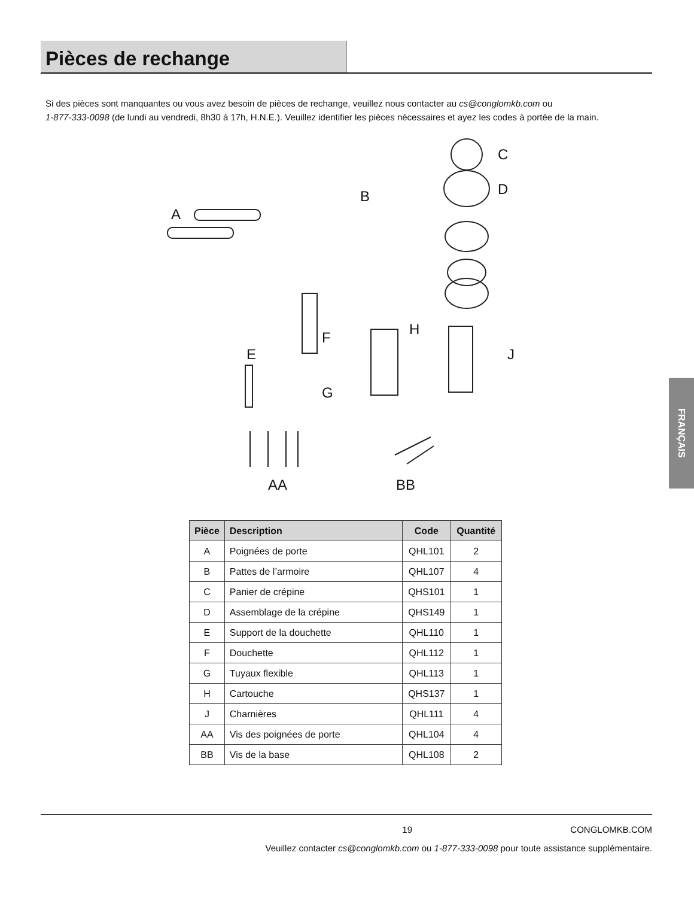Pièces de rechange
Si des pièces sont manquantes ou vous avez besoin de pièces de rechange, veuillez nous contacter au cs@conglomkb.com ou
1-877-333-0098 (de lundi au vendredi, 8h30 à 17h, H.N.E.). Veuillez identifier les pièces nécessaires et ayez les codes à portée de la main.
A
B
C
D
E
F
G
H
J
AA BB
| Pièce | Description | Code | Quantité |
| --- | --- | --- | --- |
| A | Poignées de porte | QHL101 | 2 |
| B | Pattes de l’armoire | QHL107 | 4 |
| C | Panier de crépine | QHS101 | 1 |
| D | Assemblage de la crépine | QHS149 | 1 |
| E | Support de la douchette | QHL110 | 1 |
| F | Douchette | QHL112 | 1 |
| G | Tuyaux flexible | QHL113 | 1 |
| H | Cartouche | QHS137 | 1 |
| J | Charnières | QHL111 | 4 |
| AA | Vis des poignées de porte | QHL104 | 4 |
| BB | Vis de la base | QHL108 | 2 |
FRANÇAIS
19 CONGLOMKB.COM
Veuillez contacter cs@conglomkb.com ou 1-877-333-0098 pour toute assistance supplémentaire.